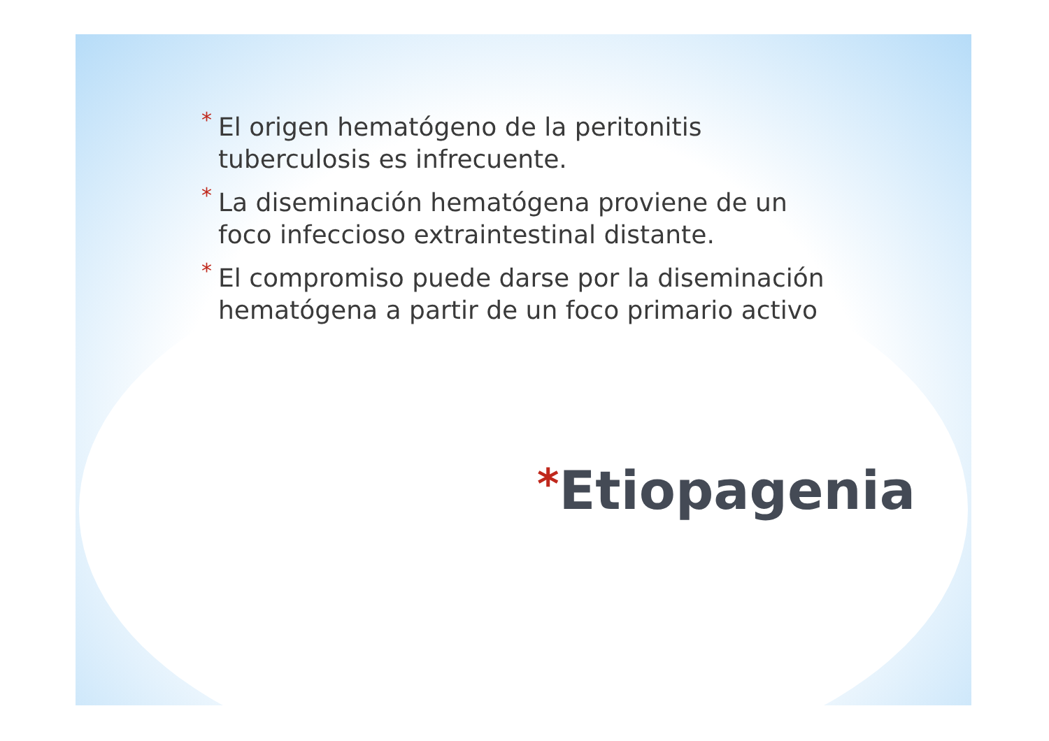* El origen hematógeno de la peritonitis tuberculosis es infrecuente.
* La diseminación hematógena proviene de un foco infeccioso extraintestinal distante.
* El compromiso puede darse por la diseminación hematógena a partir de un foco primario activo
*Etiopagenia